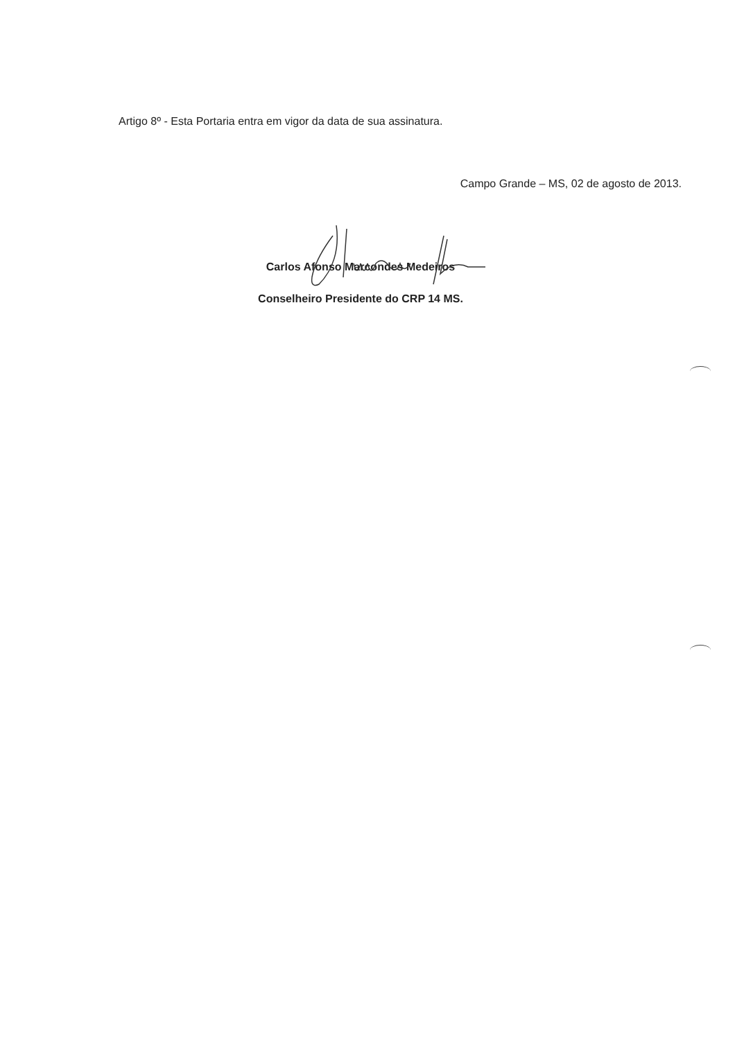Artigo 8º - Esta Portaria entra em vigor da data de sua assinatura.
Campo Grande – MS, 02 de agosto de 2013.
Carlos Afonso Marcondes Medeiros
Conselheiro Presidente do CRP 14 MS.